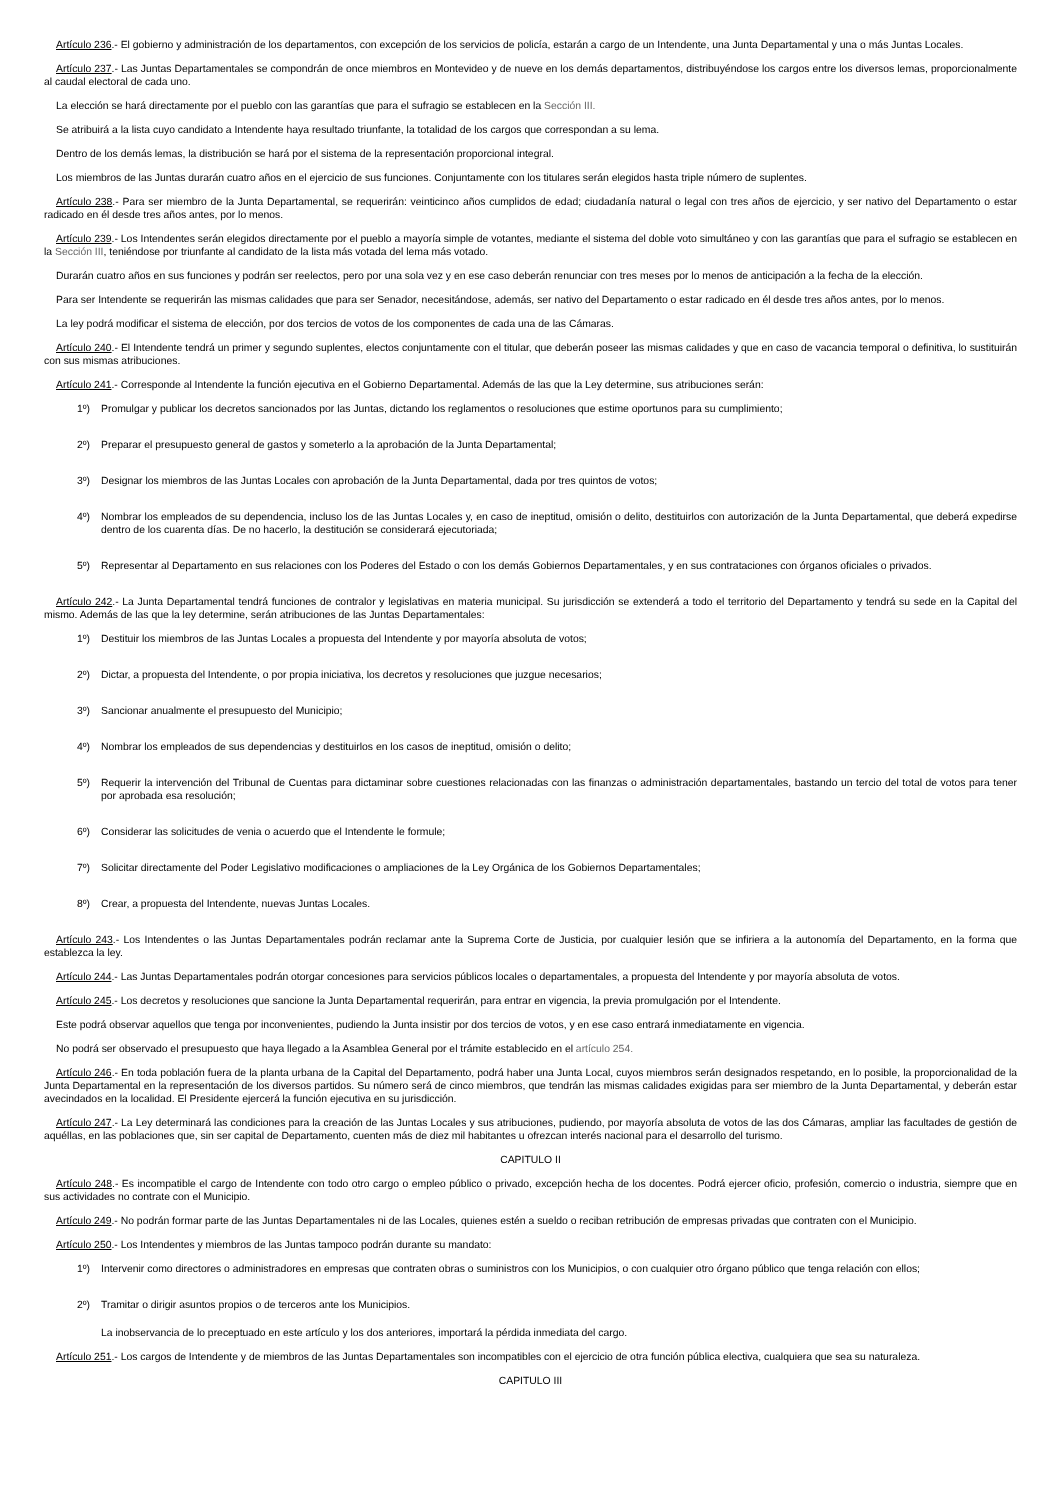Artículo 236.- El gobierno y administración de los departamentos, con excepción de los servicios de policía, estarán a cargo de un Intendente, una Junta Departamental y una o más Juntas Locales.
Artículo 237.- Las Juntas Departamentales se compondrán de once miembros en Montevideo y de nueve en los demás departamentos, distribuyéndose los cargos entre los diversos lemas, proporcionalmente al caudal electoral de cada uno.
La elección se hará directamente por el pueblo con las garantías que para el sufragio se establecen en la Sección III.
Se atribuirá a la lista cuyo candidato a Intendente haya resultado triunfante, la totalidad de los cargos que correspondan a su lema.
Dentro de los demás lemas, la distribución se hará por el sistema de la representación proporcional integral.
Los miembros de las Juntas durarán cuatro años en el ejercicio de sus funciones. Conjuntamente con los titulares serán elegidos hasta triple número de suplentes.
Artículo 238.- Para ser miembro de la Junta Departamental, se requerirán: veinticinco años cumplidos de edad; ciudadanía natural o legal con tres años de ejercicio, y ser nativo del Departamento o estar radicado en él desde tres años antes, por lo menos.
Artículo 239.- Los Intendentes serán elegidos directamente por el pueblo a mayoría simple de votantes, mediante el sistema del doble voto simultáneo y con las garantías que para el sufragio se establecen en la Sección III, teniéndose por triunfante al candidato de la lista más votada del lema más votado.
Durarán cuatro años en sus funciones y podrán ser reelectos, pero por una sola vez y en ese caso deberán renunciar con tres meses por lo menos de anticipación a la fecha de la elección.
Para ser Intendente se requerirán las mismas calidades que para ser Senador, necesitándose, además, ser nativo del Departamento o estar radicado en él desde tres años antes, por lo menos.
La ley podrá modificar el sistema de elección, por dos tercios de votos de los componentes de cada una de las Cámaras.
Artículo 240.- El Intendente tendrá un primer y segundo suplentes, electos conjuntamente con el titular, que deberán poseer las mismas calidades y que en caso de vacancia temporal o definitiva, lo sustituirán con sus mismas atribuciones.
Artículo 241.- Corresponde al Intendente la función ejecutiva en el Gobierno Departamental. Además de las que la Ley determine, sus atribuciones serán:
1º) Promulgar y publicar los decretos sancionados por las Juntas, dictando los reglamentos o resoluciones que estime oportunos para su cumplimiento;
2º) Preparar el presupuesto general de gastos y someterlo a la aprobación de la Junta Departamental;
3º) Designar los miembros de las Juntas Locales con aprobación de la Junta Departamental, dada por tres quintos de votos;
4º) Nombrar los empleados de su dependencia, incluso los de las Juntas Locales y, en caso de ineptitud, omisión o delito, destituirlos con autorización de la Junta Departamental, que deberá expedirse dentro de los cuarenta días. De no hacerlo, la destitución se considerará ejecutoriada;
5º) Representar al Departamento en sus relaciones con los Poderes del Estado o con los demás Gobiernos Departamentales, y en sus contrataciones con órganos oficiales o privados.
Artículo 242.- La Junta Departamental tendrá funciones de contralor y legislativas en materia municipal. Su jurisdicción se extenderá a todo el territorio del Departamento y tendrá su sede en la Capital del mismo. Además de las que la ley determine, serán atribuciones de las Juntas Departamentales:
1º) Destituir los miembros de las Juntas Locales a propuesta del Intendente y por mayoría absoluta de votos;
2º) Dictar, a propuesta del Intendente, o por propia iniciativa, los decretos y resoluciones que juzgue necesarios;
3º) Sancionar anualmente el presupuesto del Municipio;
4º) Nombrar los empleados de sus dependencias y destituirlos en los casos de ineptitud, omisión o delito;
5º) Requerir la intervención del Tribunal de Cuentas para dictaminar sobre cuestiones relacionadas con las finanzas o administración departamentales, bastando un tercio del total de votos para tener por aprobada esa resolución;
6º) Considerar las solicitudes de venia o acuerdo que el Intendente le formule;
7º) Solicitar directamente del Poder Legislativo modificaciones o ampliaciones de la Ley Orgánica de los Gobiernos Departamentales;
8º) Crear, a propuesta del Intendente, nuevas Juntas Locales.
Artículo 243.- Los Intendentes o las Juntas Departamentales podrán reclamar ante la Suprema Corte de Justicia, por cualquier lesión que se infiriera a la autonomía del Departamento, en la forma que establezca la ley.
Artículo 244.- Las Juntas Departamentales podrán otorgar concesiones para servicios públicos locales o departamentales, a propuesta del Intendente y por mayoría absoluta de votos.
Artículo 245.- Los decretos y resoluciones que sancione la Junta Departamental requerirán, para entrar en vigencia, la previa promulgación por el Intendente.
Este podrá observar aquellos que tenga por inconvenientes, pudiendo la Junta insistir por dos tercios de votos, y en ese caso entrará inmediatamente en vigencia.
No podrá ser observado el presupuesto que haya llegado a la Asamblea General por el trámite establecido en el artículo 254.
Artículo 246.- En toda población fuera de la planta urbana de la Capital del Departamento, podrá haber una Junta Local, cuyos miembros serán designados respetando, en lo posible, la proporcionalidad de la Junta Departamental en la representación de los diversos partidos. Su número será de cinco miembros, que tendrán las mismas calidades exigidas para ser miembro de la Junta Departamental, y deberán estar avecindados en la localidad. El Presidente ejercerá la función ejecutiva en su jurisdicción.
Artículo 247.- La Ley determinará las condiciones para la creación de las Juntas Locales y sus atribuciones, pudiendo, por mayoría absoluta de votos de las dos Cámaras, ampliar las facultades de gestión de aquéllas, en las poblaciones que, sin ser capital de Departamento, cuenten más de diez mil habitantes u ofrezcan interés nacional para el desarrollo del turismo.
CAPITULO II
Artículo 248.- Es incompatible el cargo de Intendente con todo otro cargo o empleo público o privado, excepción hecha de los docentes. Podrá ejercer oficio, profesión, comercio o industria, siempre que en sus actividades no contrate con el Municipio.
Artículo 249.- No podrán formar parte de las Juntas Departamentales ni de las Locales, quienes estén a sueldo o reciban retribución de empresas privadas que contraten con el Municipio.
Artículo 250.- Los Intendentes y miembros de las Juntas tampoco podrán durante su mandato:
1º) Intervenir como directores o administradores en empresas que contraten obras o suministros con los Municipios, o con cualquier otro órgano público que tenga relación con ellos;
2º) Tramitar o dirigir asuntos propios o de terceros ante los Municipios.
La inobservancia de lo preceptuado en este artículo y los dos anteriores, importará la pérdida inmediata del cargo.
Artículo 251.- Los cargos de Intendente y de miembros de las Juntas Departamentales son incompatibles con el ejercicio de otra función pública electiva, cualquiera que sea su naturaleza.
CAPITULO III